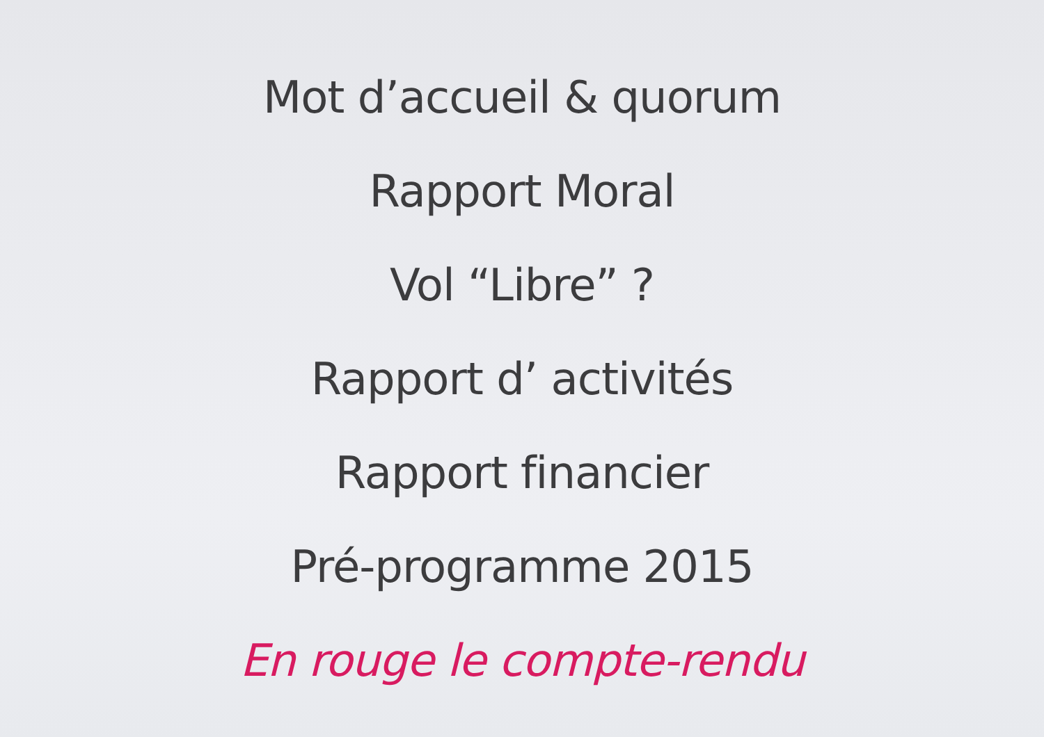Mot d’accueil & quorum
Rapport Moral
Vol “Libre” ?
Rapport d’ activités
Rapport financier
Pré-programme 2015
En rouge le compte-rendu